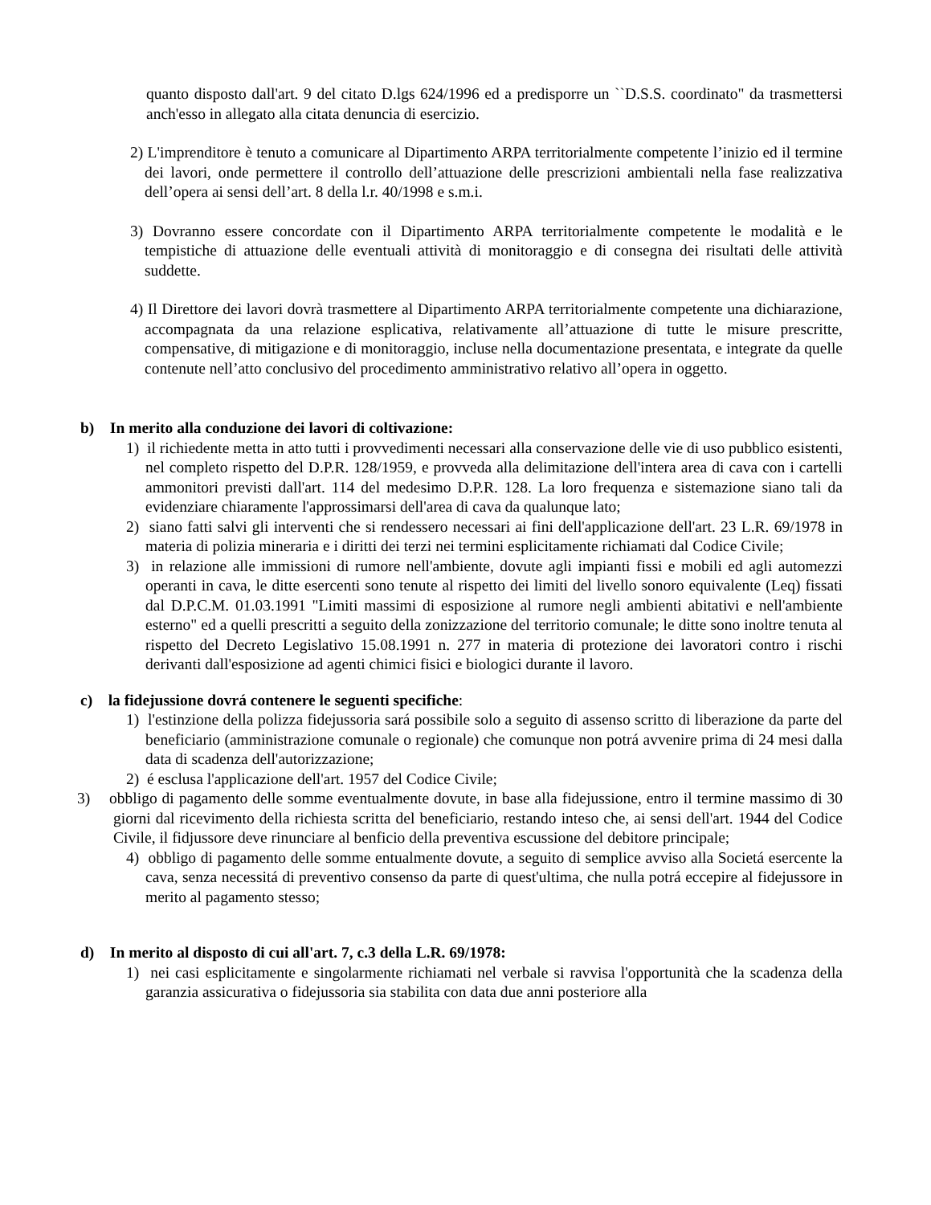quanto disposto dall'art. 9 del citato D.lgs 624/1996 ed a predisporre un ``D.S.S. coordinato" da trasmettersi anch'esso in allegato alla citata denuncia di esercizio.
2) L'imprenditore è tenuto a comunicare al Dipartimento ARPA territorialmente competente l’inizio ed il termine dei lavori, onde permettere il controllo dell’attuazione delle prescrizioni ambientali nella fase realizzativa dell’opera ai sensi dell’art. 8 della l.r. 40/1998 e s.m.i.
3) Dovranno essere concordate con il Dipartimento ARPA territorialmente competente le modalità e le tempistiche di attuazione delle eventuali attività di monitoraggio e di consegna dei risultati delle attività suddette.
4) Il Direttore dei lavori dovrà trasmettere al Dipartimento ARPA territorialmente competente una dichiarazione, accompagnata da una relazione esplicativa, relativamente all’attuazione di tutte le misure prescritte, compensative, di mitigazione e di monitoraggio, incluse nella documentazione presentata, e integrate da quelle contenute nell’atto conclusivo del procedimento amministrativo relativo all’opera in oggetto.
b) In merito alla conduzione dei lavori di coltivazione:
1) il richiedente metta in atto tutti i provvedimenti necessari alla conservazione delle vie di uso pubblico esistenti, nel completo rispetto del D.P.R. 128/1959, e provveda alla delimitazione dell'intera area di cava con i cartelli ammonitori previsti dall'art. 114 del medesimo D.P.R. 128. La loro frequenza e sistemazione siano tali da evidenziare chiaramente l'approssimarsi dell'area di cava da qualunque lato;
2) siano fatti salvi gli interventi che si rendessero necessari ai fini dell'applicazione dell'art. 23 L.R. 69/1978 in materia di polizia mineraria e i diritti dei terzi nei termini esplicitamente richiamati dal Codice Civile;
3) in relazione alle immissioni di rumore nell'ambiente, dovute agli impianti fissi e mobili ed agli automezzi operanti in cava, le ditte esercenti sono tenute al rispetto dei limiti del livello sonoro equivalente (Leq) fissati dal D.P.C.M. 01.03.1991 "Limiti massimi di esposizione al rumore negli ambienti abitativi e nell'ambiente esterno" ed a quelli prescritti a seguito della zonizzazione del territorio comunale; le ditte sono inoltre tenuta al rispetto del Decreto Legislativo 15.08.1991 n. 277 in materia di protezione dei lavoratori contro i rischi derivanti dall'esposizione ad agenti chimici fisici e biologici durante il lavoro.
c) la fidejussione dovrá contenere le seguenti specifiche:
1) l'estinzione della polizza fidejussoria sará possibile solo a seguito di assenso scritto di liberazione da parte del beneficiario (amministrazione comunale o regionale) che comunque non potrá avvenire prima di 24 mesi dalla data di scadenza dell'autorizzazione;
2) é esclusa l'applicazione dell'art. 1957 del Codice Civile;
3) obbligo di pagamento delle somme eventualmente dovute, in base alla fidejussione, entro il termine massimo di 30 giorni dal ricevimento della richiesta scritta del beneficiario, restando inteso che, ai sensi dell'art. 1944 del Codice Civile, il fidjussore deve rinunciare al benficio della preventiva escussione del debitore principale;
4) obbligo di pagamento delle somme entualmente dovute, a seguito di semplice avviso alla Societá esercente la cava, senza necessitá di preventivo consenso da parte di quest'ultima, che nulla potrá eccepire al fidejussore in merito al pagamento stesso;
d) In merito al disposto di cui all'art. 7, c.3 della L.R. 69/1978:
1) nei casi esplicitamente e singolarmente richiamati nel verbale si ravvisa l'opportunità che la scadenza della garanzia assicurativa o fidejussoria sia stabilita con data due anni posteriore alla